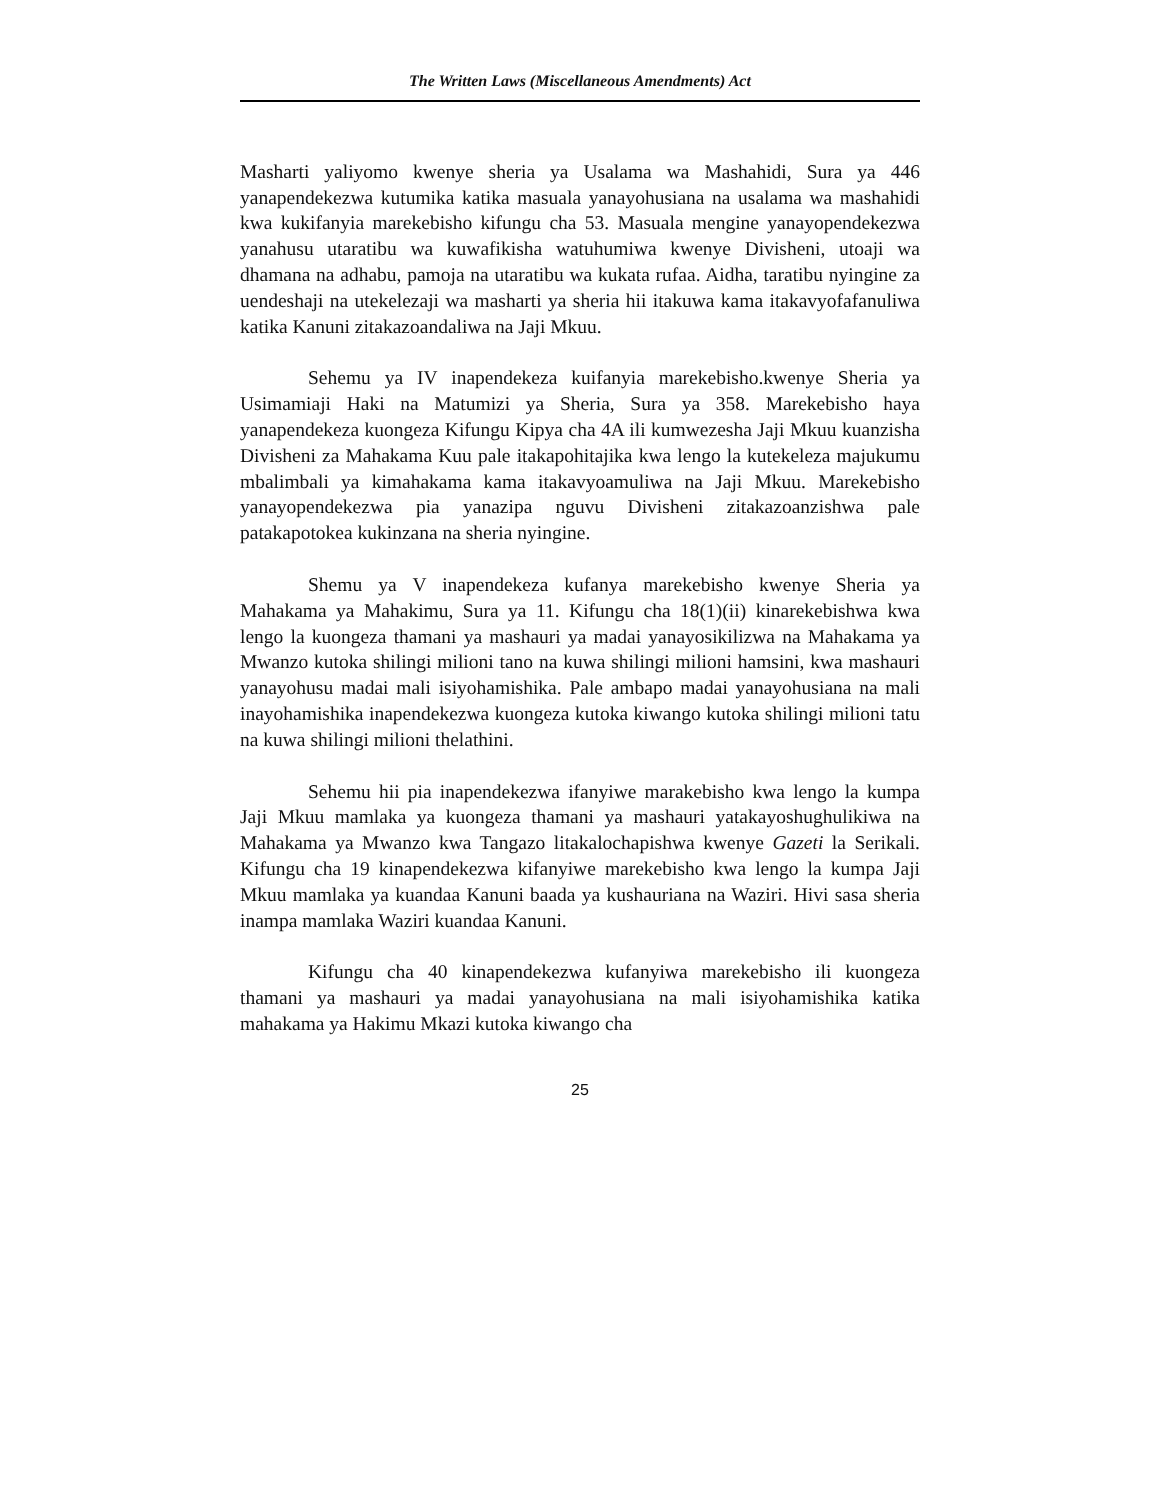The Written Laws (Miscellaneous Amendments) Act
Masharti yaliyomo kwenye sheria ya Usalama wa Mashahidi, Sura ya 446 yanapendekezwa kutumika katika masuala yanayohusiana na usalama wa mashahidi kwa kukifanyia marekebisho kifungu cha 53. Masuala mengine yanayopendekezwa yanahusu utaratibu wa kuwafikisha watuhumiwa kwenye Divisheni, utoaji wa dhamana na adhabu, pamoja na utaratibu wa kukata rufaa. Aidha, taratibu nyingine za uendeshaji na utekelezaji wa masharti ya sheria hii itakuwa kama itakavyofafanuliwa katika Kanuni zitakazoandaliwa na Jaji Mkuu.
Sehemu ya IV inapendekeza kuifanyia marekebisho.kwenye Sheria ya Usimamiaji Haki na Matumizi ya Sheria, Sura ya 358. Marekebisho haya yanapendekeza kuongeza Kifungu Kipya cha 4A ili kumwezesha Jaji Mkuu kuanzisha Divisheni za Mahakama Kuu pale itakapohitajika kwa lengo la kutekeleza majukumu mbalimbali ya kimahakama kama itakavyoamuliwa na Jaji Mkuu. Marekebisho yanayopendekezwa pia yanazipa nguvu Divisheni zitakazoanzishwa pale patakapotokea kukinzana na sheria nyingine.
Shemu ya V inapendekeza kufanya marekebisho kwenye Sheria ya Mahakama ya Mahakimu, Sura ya 11. Kifungu cha 18(1)(ii) kinarekebishwa kwa lengo la kuongeza thamani ya mashauri ya madai yanayosikilizwa na Mahakama ya Mwanzo kutoka shilingi milioni tano na kuwa shilingi milioni hamsini, kwa mashauri yanayohusu madai mali isiyohamishika. Pale ambapo madai yanayohusiana na mali inayohamishika inapendekezwa kuongeza kutoka kiwango kutoka shilingi milioni tatu na kuwa shilingi milioni thelathini.
Sehemu hii pia inapendekezwa ifanyiwe marakebisho kwa lengo la kumpa Jaji Mkuu mamlaka ya kuongeza thamani ya mashauri yatakayoshughulikiwa na Mahakama ya Mwanzo kwa Tangazo litakalochapishwa kwenye Gazeti la Serikali. Kifungu cha 19 kinapendekezwa kifanyiwe marekebisho kwa lengo la kumpa Jaji Mkuu mamlaka ya kuandaa Kanuni baada ya kushauriana na Waziri. Hivi sasa sheria inampa mamlaka Waziri kuandaa Kanuni.
Kifungu cha 40 kinapendekezwa kufanyiwa marekebisho ili kuongeza thamani ya mashauri ya madai yanayohusiana na mali isiyohamishika katika mahakama ya Hakimu Mkazi kutoka kiwango cha
25